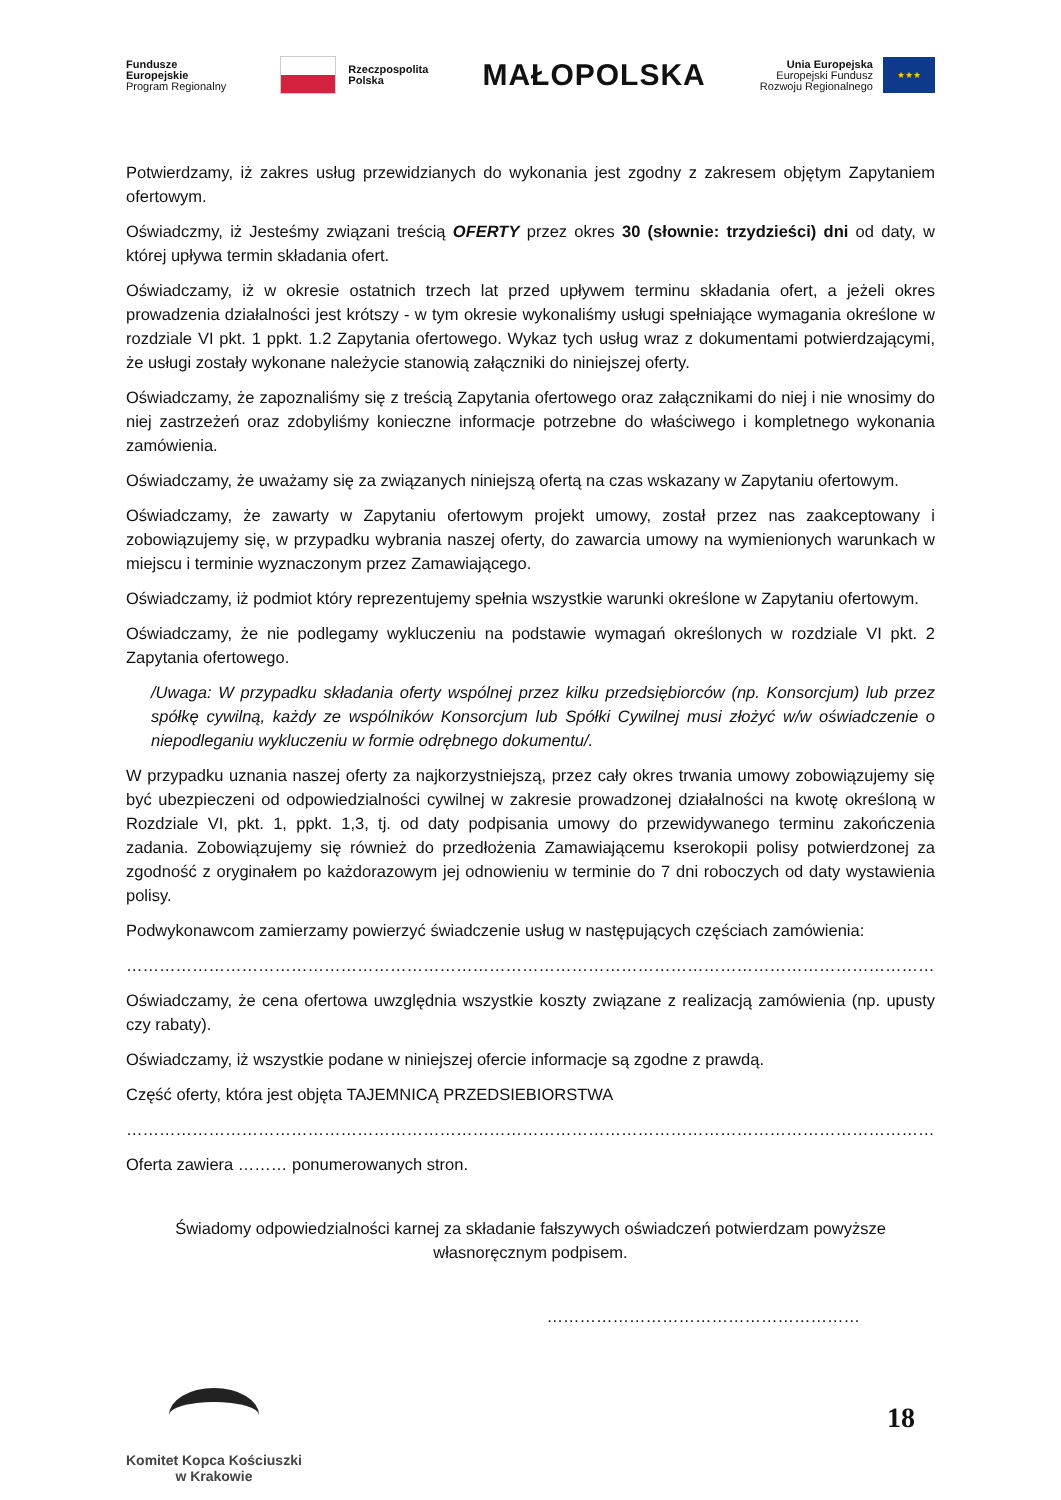Fundusze
Europejskie
Program Regionalny
Rzeczpospolita
Polska
MAŁOPOLSKA
Unia Europejska
Europejski Fundusz
Rozwoju Regionalnego
★★★
Potwierdzamy, iż zakres usług przewidzianych do wykonania jest zgodny z zakresem objętym Zapytaniem ofertowym.
Oświadczmy, iż Jesteśmy związani treścią OFERTY przez okres 30 (słownie: trzydzieści) dni od daty, w której upływa termin składania ofert.
Oświadczamy, iż w okresie ostatnich trzech lat przed upływem terminu składania ofert, a jeżeli okres prowadzenia działalności jest krótszy - w tym okresie wykonaliśmy usługi spełniające wymagania określone w rozdziale VI pkt. 1 ppkt. 1.2 Zapytania ofertowego. Wykaz tych usług wraz z dokumentami potwierdzającymi, że usługi zostały wykonane należycie stanowią załączniki do niniejszej oferty.
Oświadczamy, że zapoznaliśmy się z treścią Zapytania ofertowego oraz załącznikami do niej i nie wnosimy do niej zastrzeżeń oraz zdobyliśmy konieczne informacje potrzebne do właściwego i kompletnego wykonania zamówienia.
Oświadczamy, że uważamy się za związanych niniejszą ofertą na czas wskazany w Zapytaniu ofertowym.
Oświadczamy, że zawarty w Zapytaniu ofertowym projekt umowy, został przez nas zaakceptowany i zobowiązujemy się, w przypadku wybrania naszej oferty, do zawarcia umowy na wymienionych warunkach w miejscu i terminie wyznaczonym przez Zamawiającego.
Oświadczamy, iż podmiot który reprezentujemy spełnia wszystkie warunki określone w Zapytaniu ofertowym.
Oświadczamy, że nie podlegamy wykluczeniu na podstawie wymagań określonych w rozdziale VI pkt. 2 Zapytania ofertowego.
/Uwaga: W przypadku składania oferty wspólnej przez kilku przedsiębiorców (np. Konsorcjum) lub przez spółkę cywilną, każdy ze wspólników Konsorcjum lub Spółki Cywilnej musi złożyć w/w oświadczenie o niepodleganiu wykluczeniu w formie odrębnego dokumentu/.
W przypadku uznania naszej oferty za najkorzystniejszą, przez cały okres trwania umowy zobowiązujemy się być ubezpieczeni od odpowiedzialności cywilnej w zakresie prowadzonej działalności na kwotę określoną w Rozdziale VI, pkt. 1, ppkt. 1,3, tj. od daty podpisania umowy do przewidywanego terminu zakończenia zadania. Zobowiązujemy się również do przedłożenia Zamawiającemu kserokopii polisy potwierdzonej za zgodność z oryginałem po każdorazowym jej odnowieniu w terminie do 7 dni roboczych od daty wystawienia polisy.
Podwykonawcom zamierzamy powierzyć świadczenie usług w następujących częściach zamówienia:
……………………………………………………………………………………………………………………………………………………………
Oświadczamy, że cena ofertowa uwzględnia wszystkie koszty związane z realizacją zamówienia (np. upusty czy rabaty).
Oświadczamy, iż wszystkie podane w niniejszej ofercie informacje są zgodne z prawdą.
Część oferty, która jest objęta TAJEMNICĄ PRZEDSIEBIORSTWA
……………………………………………………………………………………………………………………………………………………………
Oferta zawiera ……… ponumerowanych stron.
Świadomy odpowiedzialności karnej za składanie fałszywych oświadczeń potwierdzam powyższe własnoręcznym podpisem.
…………………………………………………
Komitet Kopca Kościuszki
w Krakowie
18